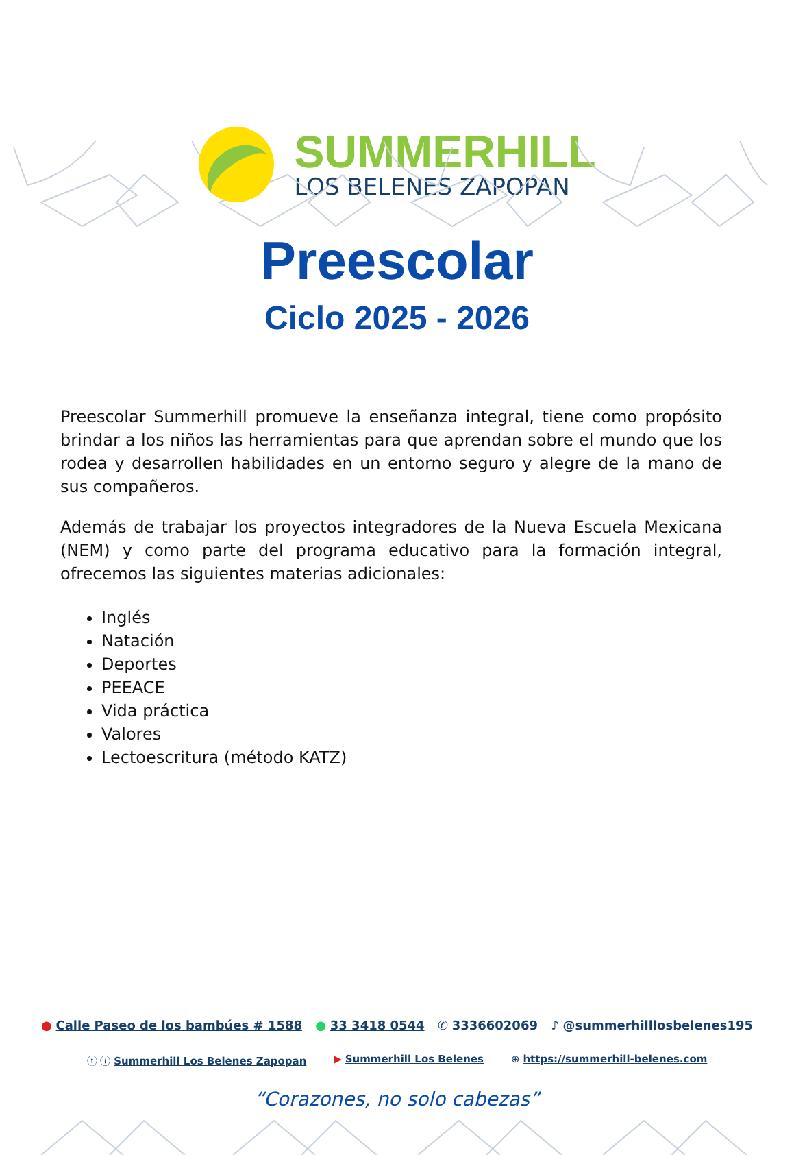SUMMERHILL
LOS BELENES ZAPOPAN
Preescolar
Ciclo 2025 - 2026
Preescolar Summerhill promueve la enseñanza integral, tiene como propósito brindar a los niños las herramientas para que aprendan sobre el mundo que los rodea y desarrollen habilidades en un entorno seguro y alegre de la mano de sus compañeros.
Además de trabajar los proyectos integradores de la Nueva Escuela Mexicana (NEM) y como parte del programa educativo para la formación integral, ofrecemos las siguientes materias adicionales:
Inglés
Natación
Deportes
PEEACE
Vida práctica
Valores
Lectoescritura (método KATZ)
● Calle Paseo de los bambúes # 1588 ● 33 3418 0544 ✆ 3336602069 ♪ @summerhilllosbelenes195
ⓕ ⓘ Summerhill Los Belenes Zapopan ▶ Summerhill Los Belenes ⊕ https://summerhill-belenes.com
“Corazones, no solo cabezas”